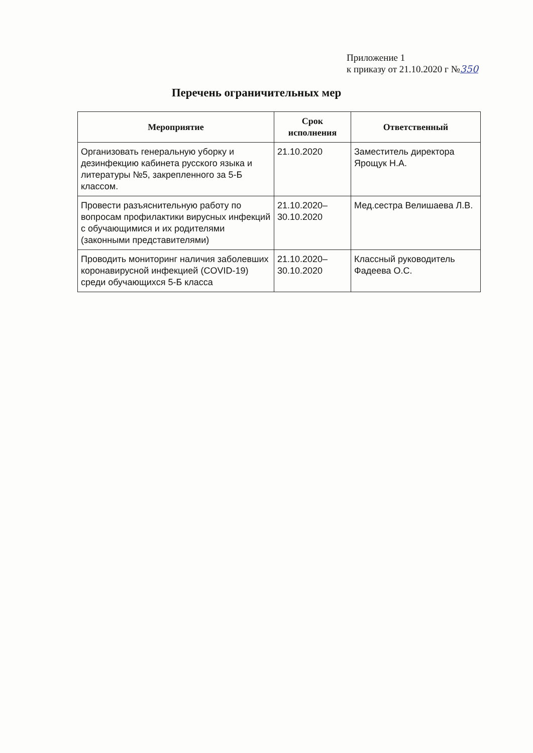Приложение 1
к приказу от 21.10.2020 г №350
Перечень ограничительных мер
| Мероприятие | Срок исполнения | Ответственный |
| --- | --- | --- |
| Организовать генеральную уборку и дезинфекцию кабинета русского языка и литературы №5, закрепленного за 5-Б классом. | 21.10.2020 | Заместитель директора Ярощук Н.А. |
| Провести разъяснительную работу по вопросам профилактики вирусных инфекций с обучающимися и их родителями (законными представителями) | 21.10.2020–30.10.2020 | Мед.сестра Велишаева Л.В. |
| Проводить мониторинг наличия заболевших коронавирусной инфекцией (COVID-19) среди обучающихся 5-Б класса | 21.10.2020–30.10.2020 | Классный руководитель Фадеева О.С. |